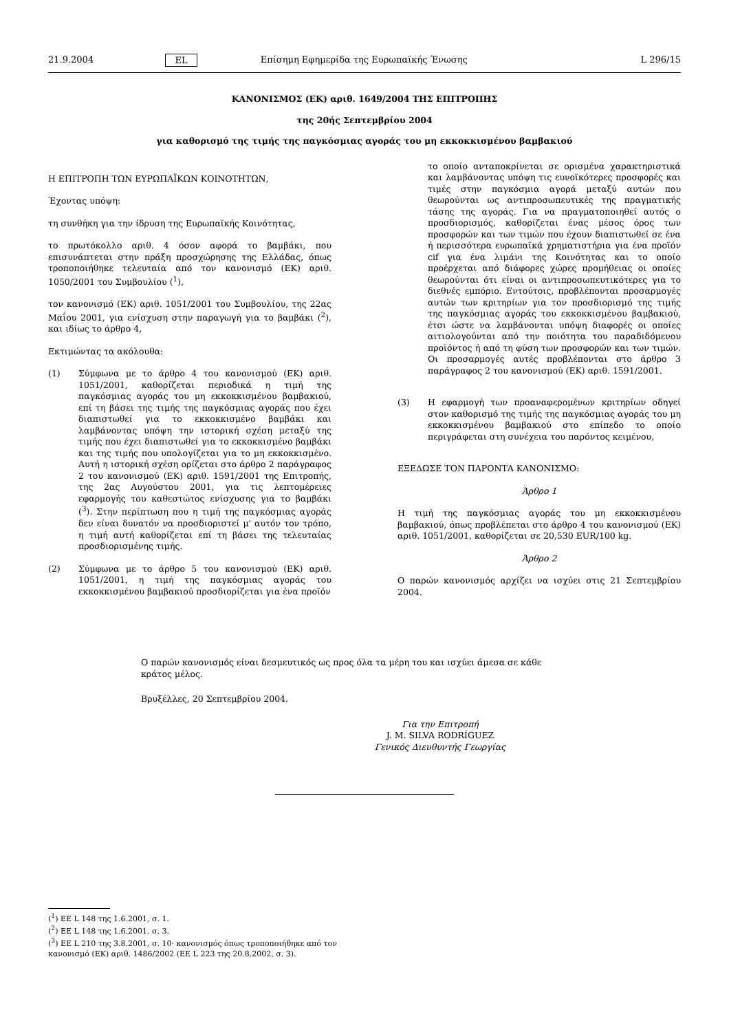21.9.2004 EL Επίσημη Εφημερίδα της Ευρωπαϊκής Ένωσης L 296/15
ΚΑΝΟΝΙΣΜΟΣ (ΕΚ) αριθ. 1649/2004 ΤΗΣ ΕΠΙΤΡΟΠΗΣ
της 20ής Σεπτεμβρίου 2004
για καθορισμό της τιμής της παγκόσμιας αγοράς του μη εκκοκκισμένου βαμβακιού
Η ΕΠΙΤΡΟΠΗ ΤΩΝ ΕΥΡΩΠΑΪΚΩΝ ΚΟΙΝΟΤΗΤΩΝ,
Έχοντας υπόψη:
τη συνθήκη για την ίδρυση της Ευρωπαϊκής Κοινότητας,
το πρωτόκολλο αριθ. 4 όσον αφορά το βαμβάκι, που επισυνάπτεται στην πράξη προσχώρησης της Ελλάδας, όπως τροποποιήθηκε τελευταία από τον κανονισμό (ΕΚ) αριθ. 1050/2001 του Συμβουλίου (<sup>1</sup>),
τον κανονισμό (ΕΚ) αριθ. 1051/2001 του Συμβουλίου, της 22ας Μαΐου 2001, για ενίσχυση στην παραγωγή για το βαμβάκι (<sup>2</sup>), και ιδίως το άρθρο 4,
Εκτιμώντας τα ακόλουθα:
(1) Σύμφωνα με το άρθρο 4 του κανονισμού (ΕΚ) αριθ. 1051/2001, καθορίζεται περιοδικά η τιμή της παγκόσμιας αγοράς του μη εκκοκκισμένου βαμβακιού, επί τη βάσει της τιμής της παγκόσμιας αγοράς που έχει διαπιστωθεί για το εκκοκκισμένο βαμβάκι και λαμβάνοντας υπόψη την ιστορική σχέση μεταξύ της τιμής που έχει διαπιστωθεί για το εκκοκκισμένο βαμβάκι και της τιμής που υπολογίζεται για το μη εκκοκκισμένο. Αυτή η ιστορική σχέση ορίζεται στο άρθρο 2 παράγραφος 2 του κανονισμού (ΕΚ) αριθ. 1591/2001 της Επιτροπής, της 2ας Αυγούστου 2001, για τις λεπτομέρειες εφαρμογής του καθεστώτος ενίσχυσης για το βαμβάκι (<sup>3</sup>). Στην περίπτωση που η τιμή της παγκόσμιας αγοράς δεν είναι δυνατόν να προσδιοριστεί μ' αυτόν τον τρόπο, η τιμή αυτή καθορίζεται επί τη βάσει της τελευταίας προσδιορισμένης τιμής.
(2) Σύμφωνα με το άρθρο 5 του κανονισμού (ΕΚ) αριθ. 1051/2001, η τιμή της παγκόσμιας αγοράς του εκκοκκισμένου βαμβακιού προσδιορίζεται για ένα προϊόν
το οποίο ανταποκρίνεται σε ορισμένα χαρακτηριστικά και λαμβάνοντας υπόψη τις ευνοϊκότερες προσφορές και τιμές στην παγκόσμια αγορά μεταξύ αυτών που θεωρούνται ως αντιπροσωπευτικές της πραγματικής τάσης της αγοράς. Για να πραγματοποιηθεί αυτός ο προσδιορισμός, καθορίζεται ένας μέσος όρος των προσφορών και των τιμών που έχουν διαπιστωθεί σε ένα ή περισσότερα ευρωπαϊκά χρηματιστήρια για ένα προϊόν cif για ένα λιμάνι της Κοινότητας και το οποίο προέρχεται από διάφορες χώρες προμήθειας οι οποίες θεωρούνται ότι είναι οι αντιπροσωπευτικότερες για το διεθνές εμπόριο. Εντούτοις, προβλέπονται προσαρμογές αυτών των κριτηρίων για τον προσδιορισμό της τιμής της παγκόσμιας αγοράς του εκκοκκισμένου βαμβακιού, έτσι ώστε να λαμβάνονται υπόψη διαφορές οι οποίες αιτιολογούνται από την ποιότητα του παραδιδόμενου προϊόντος ή από τη φύση των προσφορών και των τιμών. Οι προσαρμογές αυτές προβλέπονται στο άρθρο 3 παράγραφος 2 του κανονισμού (ΕΚ) αριθ. 1591/2001.
(3) Η εφαρμογή των προαναφερομένων κριτηρίων οδηγεί στον καθορισμό της τιμής της παγκόσμιας αγοράς του μη εκκοκκισμένου βαμβακιού στο επίπεδο το οποίο περιγράφεται στη συνέχεια του παρόντος κειμένου,
ΕΞΕΔΩΣΕ ΤΟΝ ΠΑΡΟΝΤΑ ΚΑΝΟΝΙΣΜΟ:
Άρθρο 1
Η τιμή της παγκόσμιας αγοράς του μη εκκοκκισμένου βαμβακιού, όπως προβλέπεται στο άρθρο 4 του κανονισμού (ΕΚ) αριθ. 1051/2001, καθορίζεται σε 20,530 EUR/100 kg.
Άρθρο 2
Ο παρών κανονισμός αρχίζει να ισχύει στις 21 Σεπτεμβρίου 2004.
Ο παρών κανονισμός είναι δεσμευτικός ως προς όλα τα μέρη του και ισχύει άμεσα σε κάθε κράτος μέλος.
Βρυξέλλες, 20 Σεπτεμβρίου 2004.
Για την Επιτροπή
J. M. SILVA RODRÍGUEZ
Γενικός Διευθυντής Γεωργίας
(<sup>1</sup>) ΕΕ L 148 της 1.6.2001, σ. 1.
(<sup>2</sup>) ΕΕ L 148 της 1.6.2001, σ. 3.
(<sup>3</sup>) ΕΕ L 210 της 3.8.2001, σ. 10· κανονισμός όπως τροποποιήθηκε από τον κανονισμό (ΕΚ) αριθ. 1486/2002 (ΕΕ L 223 της 20.8.2002, σ. 3).